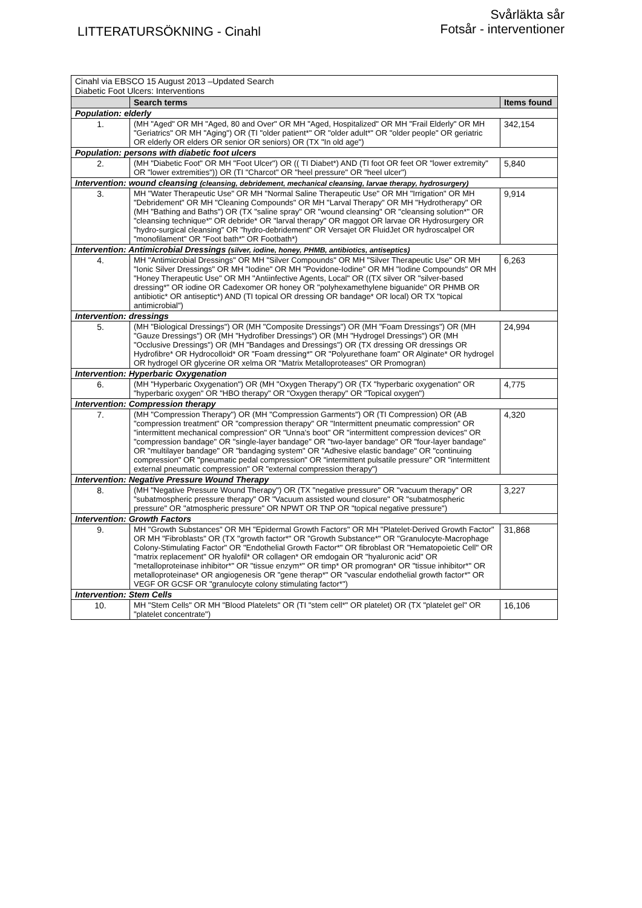LITTERATURSÖKNING - Cinahl
Svårläkta sår
Fotsår - interventioner
| Cinahl via EBSCO 15 August 2013 –Updated Search Diabetic Foot Ulcers: Interventions | | |
| | Search terms | Items found |
| Population: elderly | | |
| 1. | (MH "Aged" OR MH "Aged, 80 and Over" OR MH "Aged, Hospitalized" OR MH "Frail Elderly" OR MH "Geriatrics" OR MH "Aging") OR (TI "older patient*" OR "older adult*" OR "older people" OR geriatric OR elderly OR elders OR senior OR seniors) OR (TX "In old age") | 342,154 |
| Population: persons with diabetic foot ulcers | | |
| 2. | (MH "Diabetic Foot" OR MH "Foot Ulcer") OR (( TI Diabet*) AND (TI foot OR feet OR "lower extremity" OR "lower extremities")) OR (TI "Charcot" OR "heel pressure" OR "heel ulcer") | 5,840 |
| Intervention: wound cleansing (cleansing, debridement, mechanical cleansing, larvae therapy, hydrosurgery) | | |
| 3. | MH "Water Therapeutic Use" OR MH "Normal Saline Therapeutic Use" OR MH "Irrigation" OR MH "Debridement" OR MH "Cleaning Compounds" OR MH "Larval Therapy" OR MH "Hydrotherapy" OR (MH "Bathing and Baths") OR (TX "saline spray" OR "wound cleansing" OR "cleansing solution*" OR "cleansing technique*" OR debride* OR "larval therapy" OR maggot OR larvae OR Hydrosurgery OR "hydro-surgical cleansing" OR "hydro-debridement" OR Versajet OR FluidJet OR hydroscalpel OR "monofilament" OR "Foot bath*" OR Footbath*) | 9,914 |
| Intervention: Antimicrobial Dressings (silver, iodine, honey, PHMB, antibiotics, antiseptics) | | |
| 4. | MH "Antimicrobial Dressings" OR MH "Silver Compounds" OR MH "Silver Therapeutic Use" OR MH "Ionic Silver Dressings" OR MH "Iodine" OR MH "Povidone-Iodine" OR MH "Iodine Compounds" OR MH "Honey Therapeutic Use" OR MH "Antiinfective Agents, Local" OR ((TX silver OR "silver-based dressing*" OR iodine OR Cadexomer OR honey OR "polyhexamethylene biguanide" OR PHMB OR antibiotic* OR antiseptic*) AND (TI topical OR dressing OR bandage* OR local) OR TX "topical antimicrobial") | 6,263 |
| Intervention: dressings | | |
| 5. | (MH "Biological Dressings") OR (MH "Composite Dressings") OR (MH "Foam Dressings") OR (MH "Gauze Dressings") OR (MH "Hydrofiber Dressings") OR (MH "Hydrogel Dressings") OR (MH "Occlusive Dressings") OR (MH "Bandages and Dressings") OR (TX dressing OR dressings OR Hydrofibre* OR Hydrocolloid* OR "Foam dressing*" OR "Polyurethane foam" OR Alginate* OR hydrogel OR hydrogel OR glycerine OR xelma OR "Matrix Metalloproteases" OR Promogran) | 24,994 |
| Intervention: Hyperbaric Oxygenation | | |
| 6. | (MH "Hyperbaric Oxygenation") OR (MH "Oxygen Therapy") OR (TX "hyperbaric oxygenation" OR "hyperbaric oxygen" OR "HBO therapy" OR "Oxygen therapy" OR "Topical oxygen") | 4,775 |
| Intervention: Compression therapy | | |
| 7. | (MH "Compression Therapy") OR (MH "Compression Garments") OR (TI Compression) OR (AB "compression treatment" OR "compression therapy" OR "Intermittent pneumatic compression" OR "intermittent mechanical compression" OR "Unna’s boot" OR "intermittent compression devices" OR "compression bandage" OR "single-layer bandage" OR "two-layer bandage" OR "four-layer bandage" OR "multilayer bandage" OR "bandaging system" OR "Adhesive elastic bandage" OR "continuing compression" OR "pneumatic pedal compression" OR "intermittent pulsatile pressure" OR "intermittent external pneumatic compression" OR "external compression therapy") | 4,320 |
| Intervention: Negative Pressure Wound Therapy | | |
| 8. | (MH "Negative Pressure Wound Therapy") OR (TX "negative pressure" OR "vacuum therapy" OR "subatmospheric pressure therapy" OR "Vacuum assisted wound closure" OR "subatmospheric pressure" OR "atmospheric pressure" OR NPWT OR TNP OR "topical negative pressure") | 3,227 |
| Intervention: Growth Factors | | |
| 9. | MH "Growth Substances" OR MH "Epidermal Growth Factors" OR MH "Platelet-Derived Growth Factor" OR MH "Fibroblasts" OR (TX "growth factor*" OR "Growth Substance*" OR "Granulocyte-Macrophage Colony-Stimulating Factor" OR "Endothelial Growth Factor*" OR fibroblast OR "Hematopoietic Cell" OR "matrix replacement" OR hyalofil* OR collagen* OR emdogain OR "hyaluronic acid" OR "metalloproteinase inhibitor*" OR "tissue enzym*" OR timp* OR promogran* OR "tissue inhibitor*" OR metalloproteinase* OR angiogenesis OR "gene therap*" OR "vascular endothelial growth factor*" OR VEGF OR GCSF OR "granulocyte colony stimulating factor*") | 31,868 |
| Intervention: Stem Cells | | |
| 10. | MH "Stem Cells" OR MH "Blood Platelets" OR (TI "stem cell*" OR platelet) OR (TX "platelet gel" OR "platelet concentrate") | 16,106 |